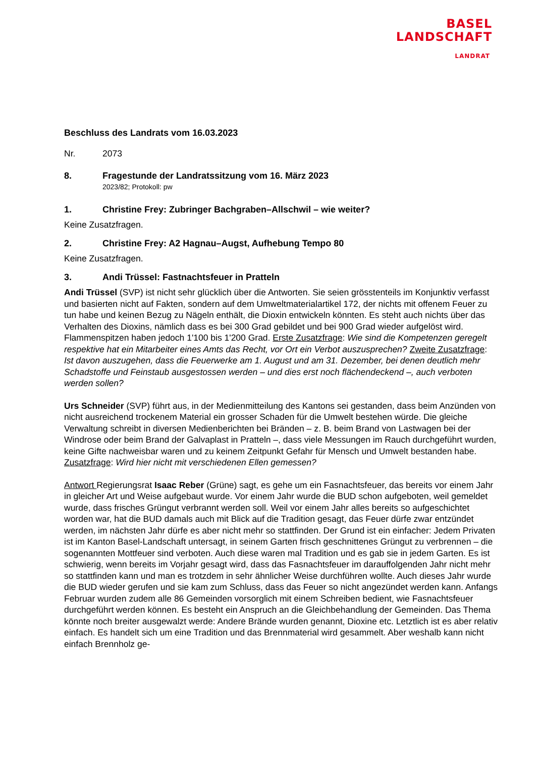BASEL
LANDSCHAFT
LANDRAT
Beschluss des Landrats vom 16.03.2023
Nr. 2073
8. Fragestunde der Landratssitzung vom 16. März 2023
2023/82; Protokoll: pw
1. Christine Frey: Zubringer Bachgraben–Allschwil – wie weiter?
Keine Zusatzfragen.
2. Christine Frey: A2 Hagnau–Augst, Aufhebung Tempo 80
Keine Zusatzfragen.
3. Andi Trüssel: Fastnachtsfeuer in Pratteln
Andi Trüssel (SVP) ist nicht sehr glücklich über die Antworten. Sie seien grösstenteils im Konjunktiv verfasst und basierten nicht auf Fakten, sondern auf dem Umweltmaterialartikel 172, der nichts mit offenem Feuer zu tun habe und keinen Bezug zu Nägeln enthält, die Dioxin entwickeln könnten. Es steht auch nichts über das Verhalten des Dioxins, nämlich dass es bei 300 Grad gebildet und bei 900 Grad wieder aufgelöst wird. Flammenspitzen haben jedoch 1'100 bis 1'200 Grad. Erste Zusatzfrage: Wie sind die Kompetenzen geregelt respektive hat ein Mitarbeiter eines Amts das Recht, vor Ort ein Verbot auszusprechen? Zweite Zusatzfrage: Ist davon auszugehen, dass die Feuerwerke am 1. August und am 31. Dezember, bei denen deutlich mehr Schadstoffe und Feinstaub ausgestossen werden – und dies erst noch flächendeckend –, auch verboten werden sollen?
Urs Schneider (SVP) führt aus, in der Medienmitteilung des Kantons sei gestanden, dass beim Anzünden von nicht ausreichend trockenem Material ein grosser Schaden für die Umwelt bestehen würde. Die gleiche Verwaltung schreibt in diversen Medienberichten bei Bränden – z. B. beim Brand von Lastwagen bei der Windrose oder beim Brand der Galvaplast in Pratteln –, dass viele Messungen im Rauch durchgeführt wurden, keine Gifte nachweisbar waren und zu keinem Zeitpunkt Gefahr für Mensch und Umwelt bestanden habe. Zusatzfrage: Wird hier nicht mit verschiedenen Ellen gemessen?
Antwort Regierungsrat Isaac Reber (Grüne) sagt, es gehe um ein Fasnachtsfeuer, das bereits vor einem Jahr in gleicher Art und Weise aufgebaut wurde. Vor einem Jahr wurde die BUD schon aufgeboten, weil gemeldet wurde, dass frisches Grüngut verbrannt werden soll. Weil vor einem Jahr alles bereits so aufgeschichtet worden war, hat die BUD damals auch mit Blick auf die Tradition gesagt, das Feuer dürfe zwar entzündet werden, im nächsten Jahr dürfe es aber nicht mehr so stattfinden. Der Grund ist ein einfacher: Jedem Privaten ist im Kanton Basel-Landschaft untersagt, in seinem Garten frisch geschnittenes Grüngut zu verbrennen – die sogenannten Mottfeuer sind verboten. Auch diese waren mal Tradition und es gab sie in jedem Garten. Es ist schwierig, wenn bereits im Vorjahr gesagt wird, dass das Fasnachtsfeuer im darauffolgenden Jahr nicht mehr so stattfinden kann und man es trotzdem in sehr ähnlicher Weise durchführen wollte. Auch dieses Jahr wurde die BUD wieder gerufen und sie kam zum Schluss, dass das Feuer so nicht angezündet werden kann. Anfangs Februar wurden zudem alle 86 Gemeinden vorsorglich mit einem Schreiben bedient, wie Fasnachtsfeuer durchgeführt werden können. Es besteht ein Anspruch an die Gleichbehandlung der Gemeinden. Das Thema könnte noch breiter ausgewalzt werde: Andere Brände wurden genannt, Dioxine etc. Letztlich ist es aber relativ einfach. Es handelt sich um eine Tradition und das Brennmaterial wird gesammelt. Aber weshalb kann nicht einfach Brennholz ge-